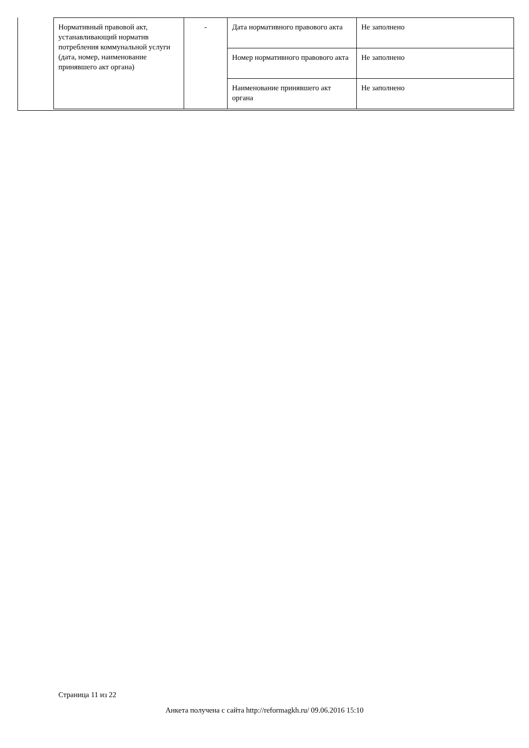| Нормативный правовой акт, устанавливающий норматив потребления коммунальной услуги (дата, номер, наименование принявшего акт органа) | - | Дата нормативного правового акта | Не заполнено |
| | | Номер нормативного правового акта | Не заполнено |
| | | Наименование принявшего акт органа | Не заполнено |
Страница 11 из 22
Анкета получена с сайта http://reformagkh.ru/ 09.06.2016 15:10